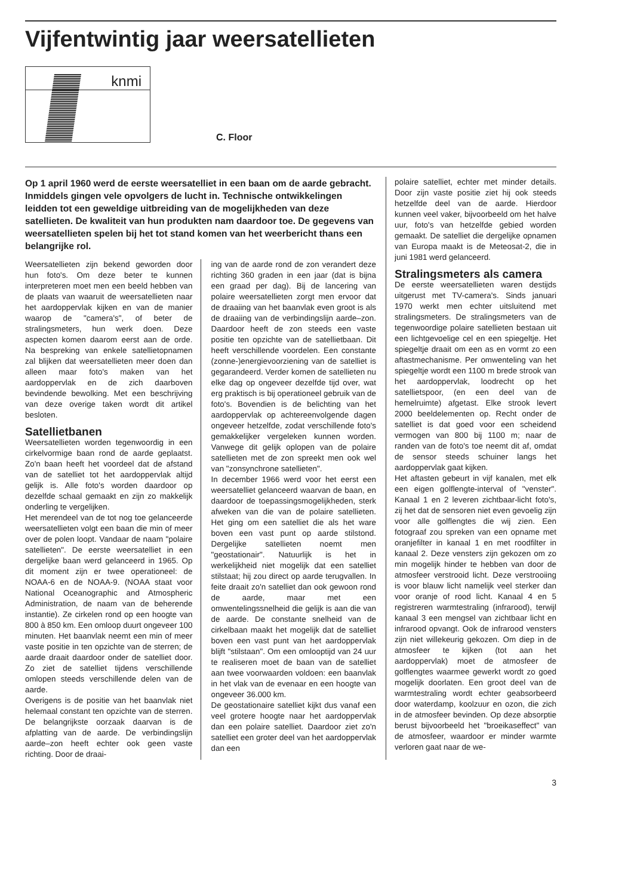Vijfentwintig jaar weersatellieten
knmi
C. Floor
Op 1 april 1960 werd de eerste weersatelliet in een baan om de aarde gebracht. Inmiddels gingen vele opvolgers de lucht in. Technische ontwikkelingen leidden tot een geweldige uitbreiding van de mogelijkheden van deze satellieten. De kwaliteit van hun produkten nam daardoor toe. De gegevens van weersatellieten spelen bij het tot stand komen van het weerbericht thans een belangrijke rol.
Weersatellieten zijn bekend geworden door hun foto's. Om deze beter te kunnen interpreteren moet men een beeld hebben van de plaats van waaruit de weersatellieten naar het aardoppervlak kijken en van de manier waarop de "camera's", of beter de stralingsmeters, hun werk doen. Deze aspecten komen daarom eerst aan de orde. Na bespreking van enkele satellietopnamen zal blijken dat weersatellieten meer doen dan alleen maar foto's maken van het aardoppervlak en de zich daarboven bevindende bewolking. Met een beschrijving van deze overige taken wordt dit artikel besloten.
Satellietbanen
Weersatellieten worden tegenwoordig in een cirkelvormige baan rond de aarde geplaatst. Zo'n baan heeft het voordeel dat de afstand van de satelliet tot het aardoppervlak altijd gelijk is. Alle foto's worden daardoor op dezelfde schaal gemaakt en zijn zo makkelijk onderling te vergelijken.
Het merendeel van de tot nog toe gelanceerde weersatellieten volgt een baan die min of meer over de polen loopt. Vandaar de naam "polaire satellieten". De eerste weersatelliet in een dergelijke baan werd gelanceerd in 1965. Op dit moment zijn er twee operationeel: de NOAA-6 en de NOAA-9. (NOAA staat voor National Oceanographic and Atmospheric Administration, de naam van de beherende instantie). Ze cirkelen rond op een hoogte van 800 à 850 km. Een omloop duurt ongeveer 100 minuten. Het baanvlak neemt een min of meer vaste positie in ten opzichte van de sterren; de aarde draait daardoor onder de satelliet door. Zo ziet de satelliet tijdens verschillende omlopen steeds verschillende delen van de aarde.
Overigens is de positie van het baanvlak niet helemaal constant ten opzichte van de sterren. De belangrijkste oorzaak daarvan is de afplatting van de aarde. De verbindingslijn aarde–zon heeft echter ook geen vaste richting. Door de draai-
ing van de aarde rond de zon verandert deze richting 360 graden in een jaar (dat is bijna een graad per dag). Bij de lancering van polaire weersatellieten zorgt men ervoor dat de draaiing van het baanvlak even groot is als de draaiing van de verbindingslijn aarde–zon. Daardoor heeft de zon steeds een vaste positie ten opzichte van de satellietbaan. Dit heeft verschillende voordelen. Een constante (zonne-)energievoorziening van de satelliet is gegarandeerd. Verder komen de satellieten nu elke dag op ongeveer dezelfde tijd over, wat erg praktisch is bij operationeel gebruik van de foto's. Bovendien is de belichting van het aardoppervlak op achtereenvolgende dagen ongeveer hetzelfde, zodat verschillende foto's gemakkelijker vergeleken kunnen worden. Vanwege dit gelijk oplopen van de polaire satellieten met de zon spreekt men ook wel van "zonsynchrone satellieten".
In december 1966 werd voor het eerst een weersatelliet gelanceerd waarvan de baan, en daardoor de toepassingsmogelijkheden, sterk afweken van die van de polaire satellieten. Het ging om een satelliet die als het ware boven een vast punt op aarde stilstond. Dergelijke satellieten noemt men "geostationair". Natuurlijk is het in werkelijkheid niet mogelijk dat een satelliet stilstaat; hij zou direct op aarde terugvallen. In feite draait zo'n satelliet dan ook gewoon rond de aarde, maar met een omwentelingssnelheid die gelijk is aan die van de aarde. De constante snelheid van de cirkelbaan maakt het mogelijk dat de satelliet boven een vast punt van het aardoppervlak blijft "stilstaan". Om een omlooptijd van 24 uur te realiseren moet de baan van de satelliet aan twee voorwaarden voldoen: een baanvlak in het vlak van de evenaar en een hoogte van ongeveer 36.000 km.
De geostationaire satelliet kijkt dus vanaf een veel grotere hoogte naar het aardoppervlak dan een polaire satelliet. Daardoor ziet zo'n satelliet een groter deel van het aardoppervlak dan een
polaire satelliet, echter met minder details. Door zijn vaste positie ziet hij ook steeds hetzelfde deel van de aarde. Hierdoor kunnen veel vaker, bijvoorbeeld om het halve uur, foto's van hetzelfde gebied worden gemaakt. De satelliet die dergelijke opnamen van Europa maakt is de Meteosat-2, die in juni 1981 werd gelanceerd.
Stralingsmeters als camera
De eerste weersatellieten waren destijds uitgerust met TV-camera's. Sinds januari 1970 werkt men echter uitsluitend met stralingsmeters. De stralingsmeters van de tegenwoordige polaire satellieten bestaan uit een lichtgevoelige cel en een spiegeltje. Het spiegeltje draait om een as en vormt zo een aftastmechanisme. Per omwenteling van het spiegeltje wordt een 1100 m brede strook van het aardoppervlak, loodrecht op het satellietspoor, (en een deel van de hemelruimte) afgetast. Elke strook levert 2000 beeldelementen op. Recht onder de satelliet is dat goed voor een scheidend vermogen van 800 bij 1100 m; naar de randen van de foto's toe neemt dit af, omdat de sensor steeds schuiner langs het aardoppervlak gaat kijken.
Het aftasten gebeurt in vijf kanalen, met elk een eigen golflengte-interval of "venster". Kanaal 1 en 2 leveren zichtbaar-licht foto's, zij het dat de sensoren niet even gevoelig zijn voor alle golflengtes die wij zien. Een fotograaf zou spreken van een opname met oranjefilter in kanaal 1 en met roodfilter in kanaal 2. Deze vensters zijn gekozen om zo min mogelijk hinder te hebben van door de atmosfeer verstrooid licht. Deze verstrooiing is voor blauw licht namelijk veel sterker dan voor oranje of rood licht. Kanaal 4 en 5 registreren warmtestraling (infrarood), terwijl kanaal 3 een mengsel van zichtbaar licht en infrarood opvangt. Ook de infrarood vensters zijn niet willekeurig gekozen. Om diep in de atmosfeer te kijken (tot aan het aardoppervlak) moet de atmosfeer de golflengtes waarmee gewerkt wordt zo goed mogelijk doorlaten. Een groot deel van de warmtestraling wordt echter geabsorbeerd door waterdamp, koolzuur en ozon, die zich in de atmosfeer bevinden. Op deze absorptie berust bijvoorbeeld het "broeikaseffect" van de atmosfeer, waardoor er minder warmte verloren gaat naar de we-
3